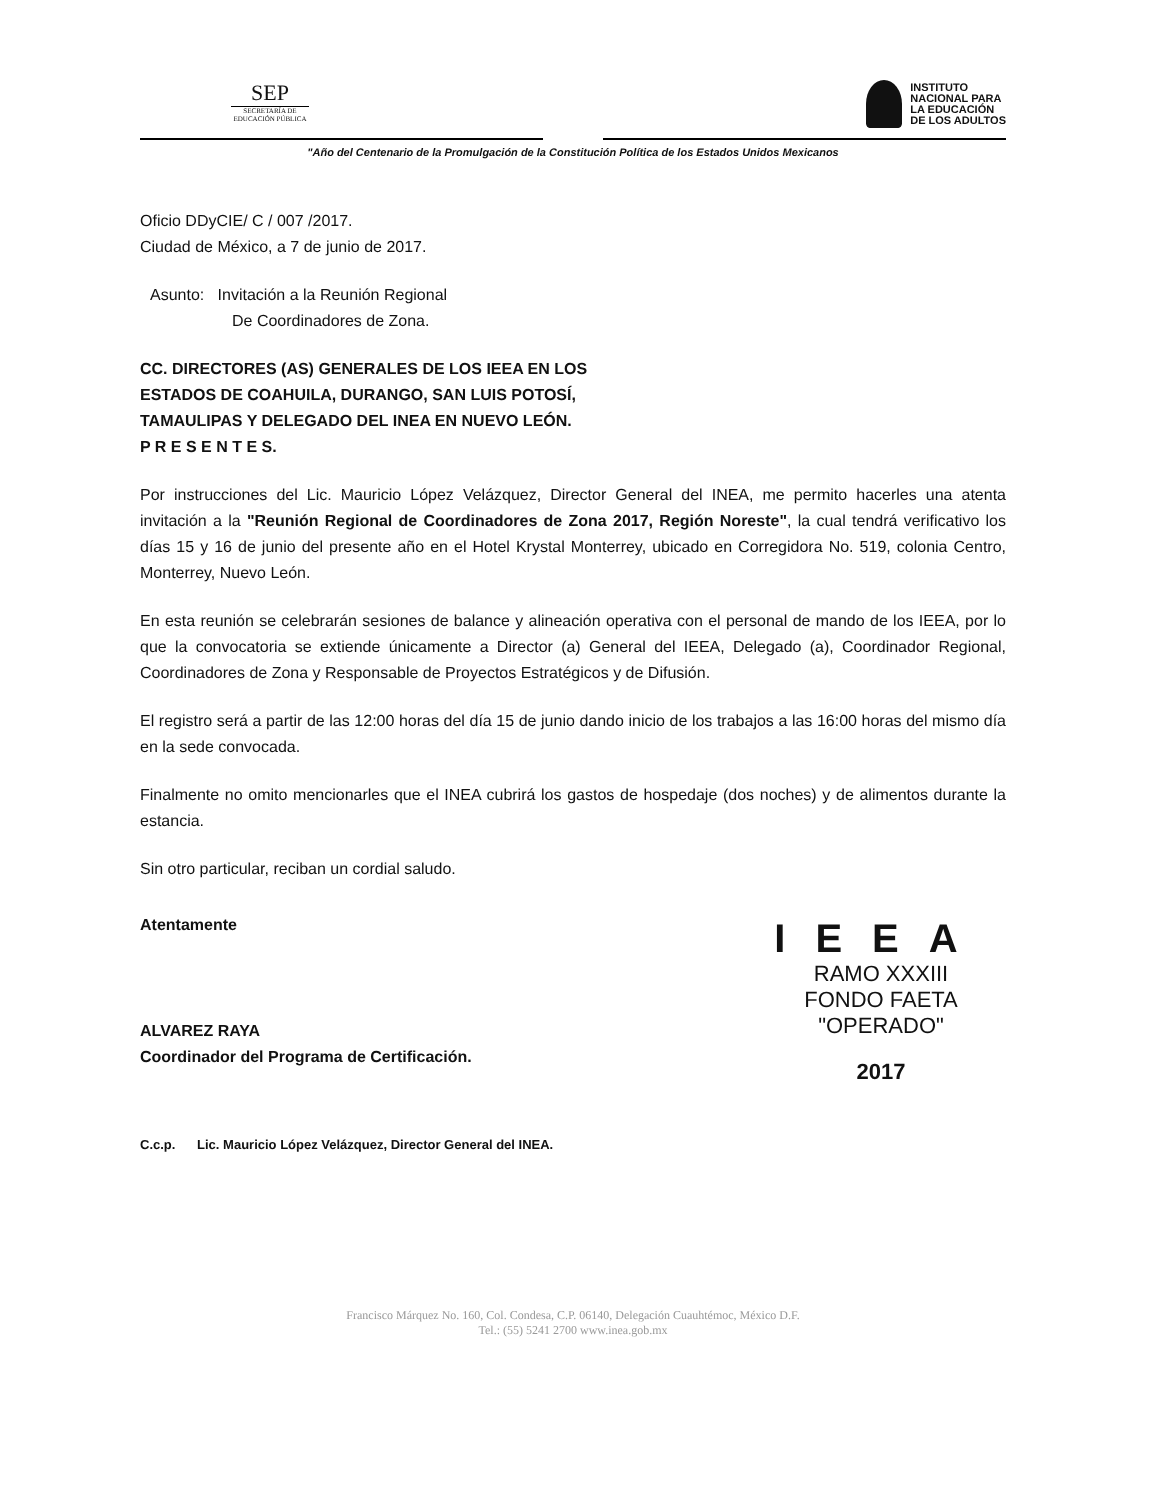SEP
SECRETARÍA DE
EDUCACIÓN PÚBLICA
INSTITUTO
NACIONAL PARA
LA EDUCACIÓN
DE LOS ADULTOS
"Año del Centenario de la Promulgación de la Constitución Política de los Estados Unidos Mexicanos
Oficio DDyCIE/ C / 007 /2017.
Ciudad de México, a 7 de junio de 2017.
Asunto: Invitación a la Reunión Regional
De Coordinadores de Zona.
CC. DIRECTORES (AS) GENERALES DE LOS IEEA EN LOS
ESTADOS DE COAHUILA, DURANGO, SAN LUIS POTOSÍ,
TAMAULIPAS Y DELEGADO DEL INEA EN NUEVO LEÓN.
P R E S E N T E S.
Por instrucciones del Lic. Mauricio López Velázquez, Director General del INEA, me permito hacerles una atenta invitación a la "Reunión Regional de Coordinadores de Zona 2017, Región Noreste", la cual tendrá verificativo los días 15 y 16 de junio del presente año en el Hotel Krystal Monterrey, ubicado en Corregidora No. 519, colonia Centro, Monterrey, Nuevo León.
En esta reunión se celebrarán sesiones de balance y alineación operativa con el personal de mando de los IEEA, por lo que la convocatoria se extiende únicamente a Director (a) General del IEEA, Delegado (a), Coordinador Regional, Coordinadores de Zona y Responsable de Proyectos Estratégicos y de Difusión.
El registro será a partir de las 12:00 horas del día 15 de junio dando inicio de los trabajos a las 16:00 horas del mismo día en la sede convocada.
Finalmente no omito mencionarles que el INEA cubrirá los gastos de hospedaje (dos noches) y de alimentos durante la estancia.
Sin otro particular, reciban un cordial saludo.
Atentamente
ALVAREZ RAYA
Coordinador del Programa de Certificación.
IEEA
RAMO XXXIII
FONDO FAETA
"OPERADO"
2017
C.c.p. Lic. Mauricio López Velázquez, Director General del INEA.
Francisco Márquez No. 160, Col. Condesa, C.P. 06140, Delegación Cuauhtémoc, México D.F.
Tel.: (55) 5241 2700 www.inea.gob.mx